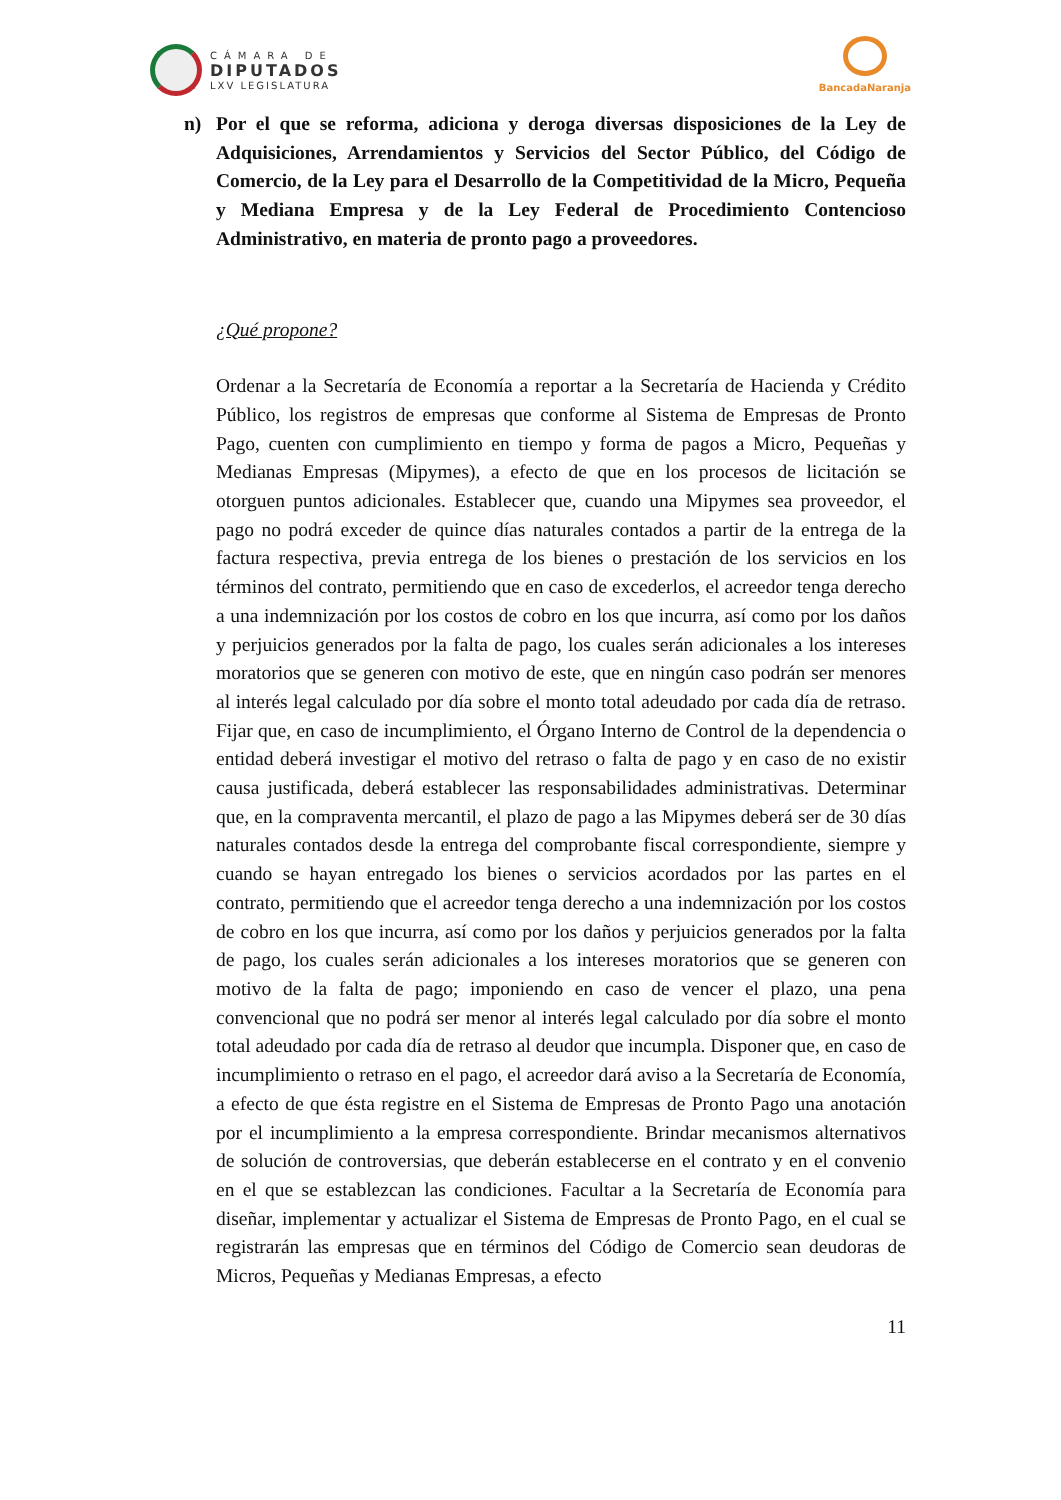CÁMARA DE
DIPUTADOS
LXV LEGISLATURA
BancadaNaranja
n) Por el que se reforma, adiciona y deroga diversas disposiciones de la Ley de Adquisiciones, Arrendamientos y Servicios del Sector Público, del Código de Comercio, de la Ley para el Desarrollo de la Competitividad de la Micro, Pequeña y Mediana Empresa y de la Ley Federal de Procedimiento Contencioso Administrativo, en materia de pronto pago a proveedores.
¿Qué propone?
Ordenar a la Secretaría de Economía a reportar a la Secretaría de Hacienda y Crédito Público, los registros de empresas que conforme al Sistema de Empresas de Pronto Pago, cuenten con cumplimiento en tiempo y forma de pagos a Micro, Pequeñas y Medianas Empresas (Mipymes), a efecto de que en los procesos de licitación se otorguen puntos adicionales. Establecer que, cuando una Mipymes sea proveedor, el pago no podrá exceder de quince días naturales contados a partir de la entrega de la factura respectiva, previa entrega de los bienes o prestación de los servicios en los términos del contrato, permitiendo que en caso de excederlos, el acreedor tenga derecho a una indemnización por los costos de cobro en los que incurra, así como por los daños y perjuicios generados por la falta de pago, los cuales serán adicionales a los intereses moratorios que se generen con motivo de este, que en ningún caso podrán ser menores al interés legal calculado por día sobre el monto total adeudado por cada día de retraso. Fijar que, en caso de incumplimiento, el Órgano Interno de Control de la dependencia o entidad deberá investigar el motivo del retraso o falta de pago y en caso de no existir causa justificada, deberá establecer las responsabilidades administrativas. Determinar que, en la compraventa mercantil, el plazo de pago a las Mipymes deberá ser de 30 días naturales contados desde la entrega del comprobante fiscal correspondiente, siempre y cuando se hayan entregado los bienes o servicios acordados por las partes en el contrato, permitiendo que el acreedor tenga derecho a una indemnización por los costos de cobro en los que incurra, así como por los daños y perjuicios generados por la falta de pago, los cuales serán adicionales a los intereses moratorios que se generen con motivo de la falta de pago; imponiendo en caso de vencer el plazo, una pena convencional que no podrá ser menor al interés legal calculado por día sobre el monto total adeudado por cada día de retraso al deudor que incumpla. Disponer que, en caso de incumplimiento o retraso en el pago, el acreedor dará aviso a la Secretaría de Economía, a efecto de que ésta registre en el Sistema de Empresas de Pronto Pago una anotación por el incumplimiento a la empresa correspondiente. Brindar mecanismos alternativos de solución de controversias, que deberán establecerse en el contrato y en el convenio en el que se establezcan las condiciones. Facultar a la Secretaría de Economía para diseñar, implementar y actualizar el Sistema de Empresas de Pronto Pago, en el cual se registrarán las empresas que en términos del Código de Comercio sean deudoras de Micros, Pequeñas y Medianas Empresas, a efecto
11